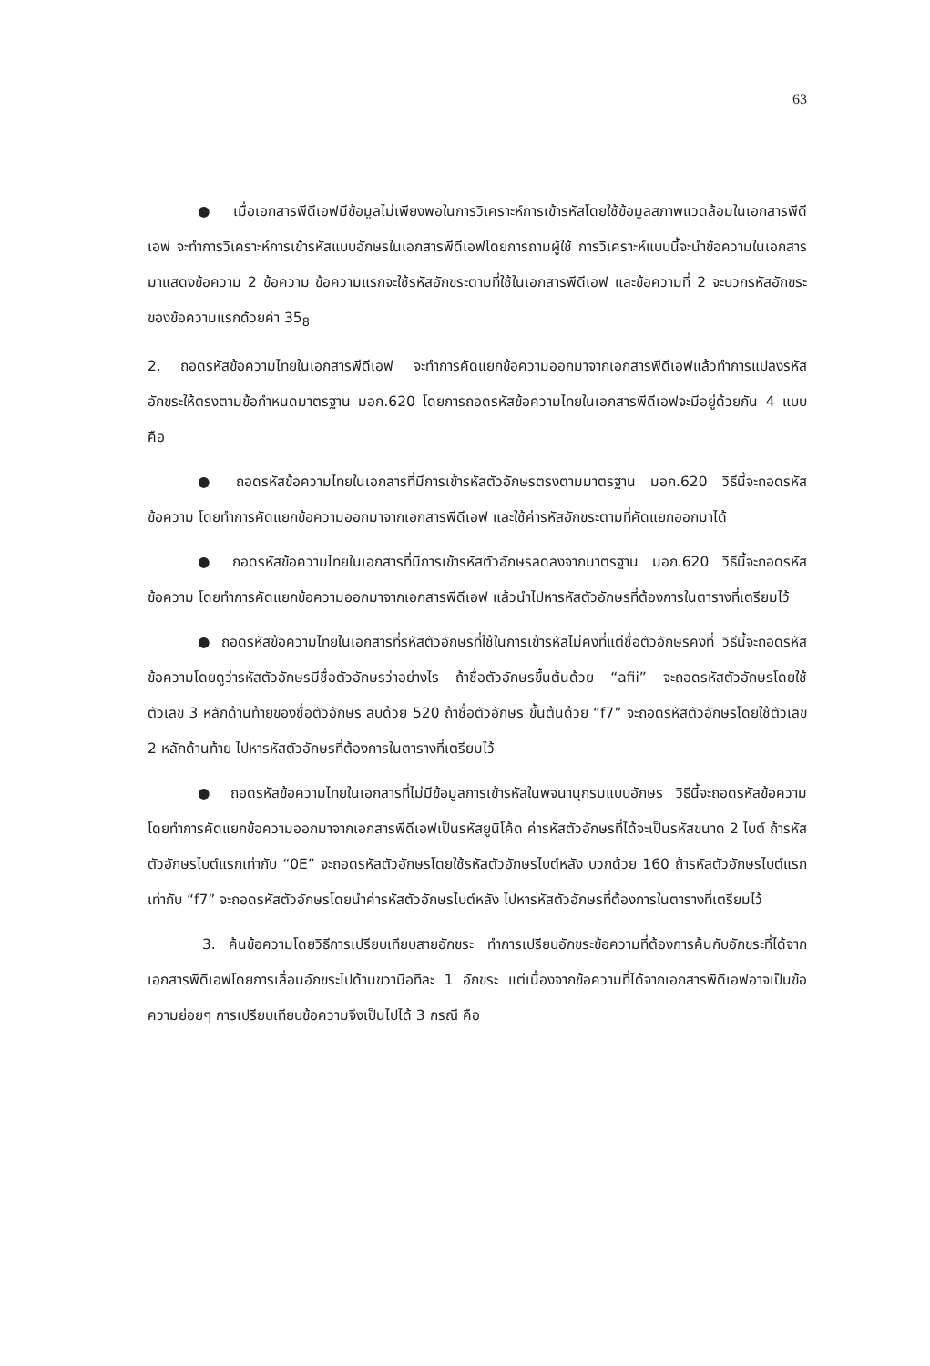63
● เมื่อเอกสารพีดีเอฟมีข้อมูลไม่เพียงพอในการวิเคราะห์การเข้ารหัสโดยใช้ข้อมูลสภาพแวดล้อมในเอกสารพีดีเอฟ จะทำการวิเคราะห์การเข้ารหัสแบบอักษรในเอกสารพีดีเอฟโดยการถามผู้ใช้ การวิเคราะห์แบบนี้จะนำข้อความในเอกสารมาแสดงข้อความ 2 ข้อความ ข้อความแรกจะใช้รหัสอักขระตามที่ใช้ในเอกสารพีดีเอฟ และข้อความที่ 2 จะบวกรหัสอักขระของข้อความแรกด้วยค่า 35<sub>8</sub>
2. ถอดรหัสข้อความไทยในเอกสารพีดีเอฟ จะทำการคัดแยกข้อความออกมาจากเอกสารพีดีเอฟแล้วทำการแปลงรหัสอักขระให้ตรงตามข้อกำหนดมาตรฐาน มอก.620 โดยการถอดรหัสข้อความไทยในเอกสารพีดีเอฟจะมีอยู่ด้วยกัน 4 แบบ คือ
● ถอดรหัสข้อความไทยในเอกสารที่มีการเข้ารหัสตัวอักษรตรงตามมาตรฐาน มอก.620 วิธีนี้จะถอดรหัสข้อความ โดยทำการคัดแยกข้อความออกมาจากเอกสารพีดีเอฟ และใช้ค่ารหัสอักขระตามที่คัดแยกออกมาได้
● ถอดรหัสข้อความไทยในเอกสารที่มีการเข้ารหัสตัวอักษรลดลงจากมาตรฐาน มอก.620 วิธีนี้จะถอดรหัสข้อความ โดยทำการคัดแยกข้อความออกมาจากเอกสารพีดีเอฟ แล้วนำไปหารหัสตัวอักษรที่ต้องการในตารางที่เตรียมไว้
● ถอดรหัสข้อความไทยในเอกสารที่รหัสตัวอักษรที่ใช้ในการเข้ารหัสไม่คงที่แต่ชื่อตัวอักษรคงที่ วิธีนี้จะถอดรหัสข้อความโดยดูว่ารหัสตัวอักษรมีชื่อตัวอักษรว่าอย่างไร ถ้าชื่อตัวอักษรขึ้นต้นด้วย “afii” จะถอดรหัสตัวอักษรโดยใช้ตัวเลข 3 หลักด้านท้ายของชื่อตัวอักษร ลบด้วย 520 ถ้าชื่อตัวอักษร ขึ้นต้นด้วย “f7” จะถอดรหัสตัวอักษรโดยใช้ตัวเลข 2 หลักด้านท้าย ไปหารหัสตัวอักษรที่ต้องการในตารางที่เตรียมไว้
● ถอดรหัสข้อความไทยในเอกสารที่ไม่มีข้อมูลการเข้ารหัสในพจนานุกรมแบบอักษร วิธีนี้จะถอดรหัสข้อความ โดยทำการคัดแยกข้อความออกมาจากเอกสารพีดีเอฟเป็นรหัสยูนิโค้ด ค่ารหัสตัวอักษรที่ได้จะเป็นรหัสขนาด 2 ไบต์ ถ้ารหัสตัวอักษรไบต์แรกเท่ากับ “0E” จะถอดรหัสตัวอักษรโดยใช้รหัสตัวอักษรไบต์หลัง บวกด้วย 160 ถ้ารหัสตัวอักษรไบต์แรกเท่ากับ “f7” จะถอดรหัสตัวอักษรโดยนำค่ารหัสตัวอักษรไบต์หลัง ไปหารหัสตัวอักษรที่ต้องการในตารางที่เตรียมไว้
3. ค้นข้อความโดยวิธีการเปรียบเทียบสายอักขระ ทำการเปรียบอักขระข้อความที่ต้องการค้นกับอักขระที่ได้จากเอกสารพีดีเอฟโดยการเลื่อนอักขระไปด้านขวามือทีละ 1 อักขระ แต่เนื่องจากข้อความที่ได้จากเอกสารพีดีเอฟอาจเป็นข้อความย่อยๆ การเปรียบเทียบข้อความจึงเป็นไปได้ 3 กรณี คือ